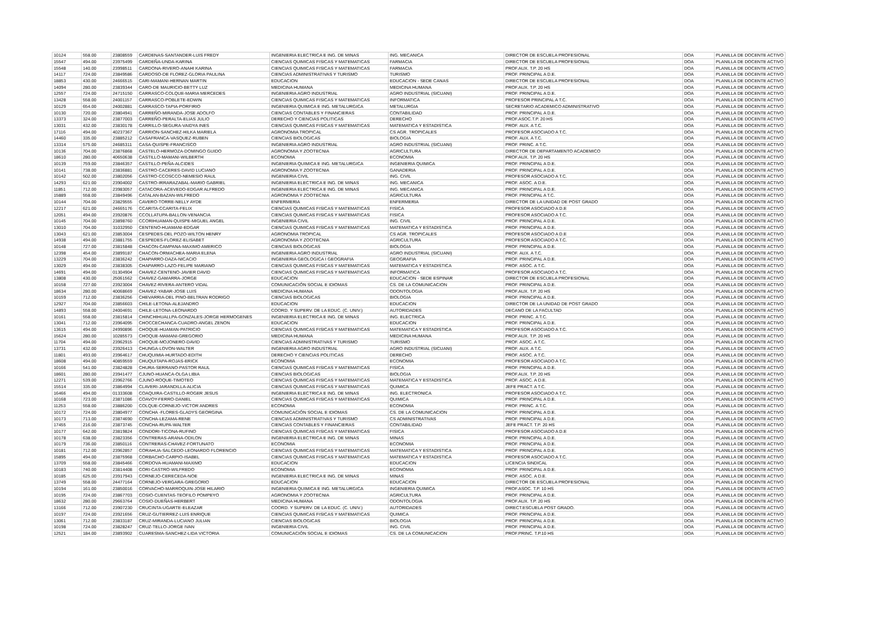| 10124 | 558.00 | 23808559 | CARDENAS-SANTANDER-LUIS FREDY | INGENIERIA ELECTRICA E ING. DE MINAS | ING. MECANICA | DIRECTOR DE ESCUELA PROFESIONAL | DOA | PLANILLA DE DOCENTE ACTIVO |
| 15547 | 494.00 | 23975499 | CARDEÑA-UNDA-KARINA | CIENCIAS QUIMICAS FISICAS Y MATEMATICAS | FARMACIA | DIRECTOR DE ESCUELA PROFESIONAL | DOA | PLANILLA DE DOCENTE ACTIVO |
| 15548 | 140.00 | 23998511 | CARDONA-RIVERO-ANAHI KARINA | CIENCIAS QUIMICAS FISICAS Y MATEMATICAS | FARMACIA | PROF.AUX. T.P. 20 HS | DOA | PLANILLA DE DOCENTE ACTIVO |
| 14117 | 724.00 | 23849586 | CARDOSO-DE FLOREZ-GLORIA PAULINA | CIENCIAS ADMINISTRATIVAS Y TURISMO | TURISMO | PROF. PRINCIPAL A D.E. | DOA | PLANILLA DE DOCENTE ACTIVO |
| 18853 | 430.00 | 24666515 | CARI-MAMANI-HERNAN MARTIN | EDUCACION | EDUCACION - SEDE CANAS | DIRECTOR DE ESCUELA PROFESIONAL | DOA | PLANILLA DE DOCENTE ACTIVO |
| 14094 | 280.00 | 23839344 | CARO-DE MAURICIO-BETTY LUZ | MEDICINA HUMANA | MEDICINA HUMANA | PROF.AUX. T.P. 20 HS | DOA | PLANILLA DE DOCENTE ACTIVO |
| 12557 | 724.00 | 24715150 | CARRASCO-COLQUE-MARIA MERCEDES | INGENIERIA AGRO INDUSTRIAL | AGRO INDUSTRIAL (SICUANI) | PROF. PRINCIPAL A D.E. | DOA | PLANILLA DE DOCENTE ACTIVO |
| 13428 | 558.00 | 24001157 | CARRASCO-POBLETE-EDWIN | CIENCIAS QUIMICAS FISICAS Y MATEMATICAS | INFORMATICA | PROFESOR PRINCIPAL A T.C. | DOA | PLANILLA DE DOCENTE ACTIVO |
| 10129 | 654.00 | 24002881 | CARRASCO-TAPIA-PORFIRIO | INGENIERIA QUIMICA E ING. METALURGICA | METALURGIA | SECRETARIO ACADEMICO ADMINISTRATIVO | DOA | PLANILLA DE DOCENTE ACTIVO |
| 10130 | 720.00 | 23804941 | CARREÑO-MIRANDA-JOSE ADOLFO | CIENCIAS CONTABLES Y FINANCIERAS | CONTABILIDAD | PROF. PRINCIPAL A D.E. | DOA | PLANILLA DE DOCENTE ACTIVO |
| 13373 | 324.00 | 23877003 | CARREÑO-PERALTA-ELIAS JULIO | DERECHO Y CIENCIAS POLITICAS | DERECHO | PROF.ASOC.T.P. 20 HS | DOA | PLANILLA DE DOCENTE ACTIVO |
| 13031 | 432.00 | 23830178 | CARRILLO-SEGURA-VAIDYA INES | CIENCIAS QUIMICAS FISICAS Y MATEMATICAS | MATEMATICA Y ESTADISTICA | PROF. AUX. A T.C. | DOA | PLANILLA DE DOCENTE ACTIVO |
| 17116 | 494.00 | 40237367 | CARRION-SANCHEZ-HILKA MARIELA | AGRONOMIA TROPICAL | CS AGR. TROPICALES | PROFESOR ASOCIADO A T.C. | DOA | PLANILLA DE DOCENTE ACTIVO |
| 14460 | 335.00 | 23885212 | CASAFRANCA-VASQUEZ-RUBEN | CIENCIAS BIOLOGICAS | BIOLOGIA | PROF. AUX. A T.C. | DOA | PLANILLA DE DOCENTE ACTIVO |
| 13314 | 575.00 | 24685311 | CASA-QUISPE-FRANCISCO | INGENIERIA AGRO INDUSTRIAL | AGRO INDUSTRIAL (SICUANI) | PROF. PRINC. A T.C. | DOA | PLANILLA DE DOCENTE ACTIVO |
| 10136 | 704.00 | 23876868 | CASTELO-HERMOZA-DOMINGO GUIDO | AGRONOMIA Y ZOOTECNIA | AGRICULTURA | DIRECTOR DE DEPARTAMENTO ACADEMICO | DOA | PLANILLA DE DOCENTE ACTIVO |
| 18610 | 280.00 | 40650638 | CASTILLO-MAMANI-WILBERTH | ECONOMIA | ECONOMIA | PROF.AUX. T.P. 20 HS | DOA | PLANILLA DE DOCENTE ACTIVO |
| 10139 | 759.00 | 23846357 | CASTILLO-PEÑA-ALCIDES | INGENIERIA QUIMICA E ING. METALURGICA | INGENIERIA QUIMICA | PROF. PRINCIPAL A D.E. | DOA | PLANILLA DE DOCENTE ACTIVO |
| 10141 | 738.00 | 23836881 | CASTRO-CACERES-DAVID LUCIANO | AGRONOMIA Y ZOOTECNIA | GANADERIA | PROF. PRINCIPAL A D.E. | DOA | PLANILLA DE DOCENTE ACTIVO |
| 10142 | 502.00 | 23802056 | CASTRO-CCOSCCO-NEMESIO RAUL | INGENIERIA CIVIL | ING. CIVIL | PROFESOR ASOCIADO A T.C. | DOA | PLANILLA DE DOCENTE ACTIVO |
| 14293 | 621.00 | 23904002 | CASTRO-IRRARAZABAL-MARIO GABRIEL | INGENIERIA ELECTRICA E ING. DE MINAS | ING. MECANICA | PROF. ASOC. A D.E. | DOA | PLANILLA DE DOCENTE ACTIVO |
| 11851 | 712.00 | 23983057 | CATACORA-ACEVEDO-EDGAR ALFREDO | INGENIERIA ELECTRICA E ING. DE MINAS | ING. MECANICA | PROF. PRINCIPAL A D.E. | DOA | PLANILLA DE DOCENTE ACTIVO |
| 15889 | 558.00 | 23849496 | CATALAN-BAZAN-WILFREDO | AGRONOMIA Y ZOOTECNIA | AGRICULTURA | PROF. PRINCIPAL A T.C. | DOA | PLANILLA DE DOCENTE ACTIVO |
| 10144 | 704.00 | 23829555 | CAVERO-TORRE-NELLY AYDE | ENFERMERIA | ENFERMERIA | DIRECTOR DE LA UNIDAD DE POST GRADO | DOA | PLANILLA DE DOCENTE ACTIVO |
| 12217 | 621.00 | 24665176 | CCARITA-CCARITA-FELIX | CIENCIAS QUIMICAS FISICAS Y MATEMATICAS | FISICA | PROFESOR ASOCIADO A D.E | DOA | PLANILLA DE DOCENTE ACTIVO |
| 12051 | 494.00 | 23920876 | CCOLLATUPA-BALLON-VENANCIA | CIENCIAS QUIMICAS FISICAS Y MATEMATICAS | FISICA | PROFESOR ASOCIADO A T.C. | DOA | PLANILLA DE DOCENTE ACTIVO |
| 10145 | 704.00 | 23898760 | CCORIHUAMAN-QUISPE-MIGUEL ANGEL | INGENIERIA CIVIL | ING. CIVIL | PROF. PRINCIPAL A D.E. | DOA | PLANILLA DE DOCENTE ACTIVO |
| 13010 | 704.00 | 31032950 | CENTENO-HUAMANI-EDGAR | CIENCIAS QUIMICAS FISICAS Y MATEMATICAS | MATEMATICA Y ESTADISTICA | PROF. PRINCIPAL A D.E. | DOA | PLANILLA DE DOCENTE ACTIVO |
| 13043 | 621.00 | 23853004 | CESPEDES-DEL POZO-WILTON HENRY | AGRONOMIA TROPICAL | CS AGR. TROPICALES | PROFESOR ASOCIADO A D.E | DOA | PLANILLA DE DOCENTE ACTIVO |
| 14938 | 494.00 | 23881755 | CESPEDES-FLOREZ-ELISABET | AGRONOMIA Y ZOOTECNIA | AGRICULTURA | PROFESOR ASOCIADO A T.C. | DOA | PLANILLA DE DOCENTE ACTIVO |
| 10148 | 727.00 | 23815848 | CHACON-CAMPANA-MAXIMO AMERICO | CIENCIAS BIOLOGICAS | BIOLOGIA | PROF. PRINCIPAL A D.E. | DOA | PLANILLA DE DOCENTE ACTIVO |
| 12398 | 454.00 | 23899187 | CHACON-ORMACHEA-MARIA ELENA | INGENIERIA AGRO INDUSTRIAL | AGRO INDUSTRIAL (SICUANI) | PROF. AUX. A T.C. | DOA | PLANILLA DE DOCENTE ACTIVO |
| 13229 | 704.00 | 23836242 | CHAPARRO-DAZA-NICACIO | INGENIERIA GEOLOGICA I GEOGRAFIA | GEOGRAFIA | PROF. PRINCIPAL A D.E. | DOA | PLANILLA DE DOCENTE ACTIVO |
| 13029 | 494.00 | 23838305 | CHAPARRO-LAZO-FELIPE MARIANO | CIENCIAS QUIMICAS FISICAS Y MATEMATICAS | MATEMATICA Y ESTADISTICA | PROF. ASOC. A T.C. | DOA | PLANILLA DE DOCENTE ACTIVO |
| 14691 | 494.00 | 01304904 | CHAVEZ-CENTENO-JAVIER DAVID | CIENCIAS QUIMICAS FISICAS Y MATEMATICAS | INFORMATICA | PROFESOR ASOCIADO A T.C. | DOA | PLANILLA DE DOCENTE ACTIVO |
| 13808 | 430.00 | 25061562 | CHAVEZ-GAMARRA-JORGE | EDUCACION | EDUCACION - SEDE ESPINAR | DIRECTOR DE ESCUELA PROFESIONAL | DOA | PLANILLA DE DOCENTE ACTIVO |
| 10158 | 727.00 | 23923004 | CHAVEZ-RIVERA-ANTERO VIDAL | COMUNICACIÓN SOCIAL E IDIOMAS | CS. DE LA COMUNICACION | PROF. PRINCIPAL A D.E. | DOA | PLANILLA DE DOCENTE ACTIVO |
| 18634 | 280.00 | 40068669 | CHAVEZ-YABAR-JOSE LUIS | MEDICINA HUMANA | ODONTOLOGIA | PROF.AUX. T.P. 20 HS | DOA | PLANILLA DE DOCENTE ACTIVO |
| 10159 | 712.00 | 23836256 | CHEVARRIA-DEL PINO-BELTRAN RODRIGO | CIENCIAS BIOLOGICAS | BIOLOGIA | PROF. PRINCIPAL A D.E. | DOA | PLANILLA DE DOCENTE ACTIVO |
| 12927 | 704.00 | 23856603 | CHILE-LETONA-ALEJANDRO | EDUCACION | EDUCACION | DIRECTOR DE LA UNIDAD DE POST GRADO | DOA | PLANILLA DE DOCENTE ACTIVO |
| 14893 | 558.00 | 24004691 | CHILE-LETONA-LEONARDO | COORD. Y SUPERV. DE LA EDUC. (C. UNIV.) | AUTORIDADES | DECANO DE LA FACULTAD | DOA | PLANILLA DE DOCENTE ACTIVO |
| 10161 | 558.00 | 23815814 | CHINCHIHUALLPA-GONZALES-JORGE HERMOGENES | INGENIERIA ELECTRICA E ING. DE MINAS | ING. ELECTRICA | PROF. PRINC. A T.C. | DOA | PLANILLA DE DOCENTE ACTIVO |
| 13041 | 712.00 | 23964095 | CHOCCECHANCA-CUADRO-ANGEL ZENON | EDUCACION | EDUCACION | PROF. PRINCIPAL A D.E. | DOA | PLANILLA DE DOCENTE ACTIVO |
| 13615 | 494.00 | 24990896 | CHOQUE-HUAMAN-PATRICIO | CIENCIAS QUIMICAS FISICAS Y MATEMATICAS | MATEMATICA Y ESTADISTICA | PROFESOR ASOCIADO A T.C. | DOA | PLANILLA DE DOCENTE ACTIVO |
| 15624 | 280.00 | 10285573 | CHOQUE-MAMANI-GREGORIO | MEDICINA HUMANA | MEDICINA HUMANA | PROF.AUX. T.P. 20 HS | DOA | PLANILLA DE DOCENTE ACTIVO |
| 11704 | 494.00 | 23962915 | CHOQUE-MOJONERO-DAVID | CIENCIAS ADMINISTRATIVAS Y TURISMO | TURISMO | PROF. ASOC. A T.C. | DOA | PLANILLA DE DOCENTE ACTIVO |
| 13731 | 432.00 | 23926413 | CHUNGA-LOVON-WALTER | INGENIERIA AGRO INDUSTRIAL | AGRO INDUSTRIAL (SICUANI) | PROF. AUX. A T.C. | DOA | PLANILLA DE DOCENTE ACTIVO |
| 11801 | 493.00 | 23964617 | CHUQUIMIA-HURTADO-EDITH | DERECHO Y CIENCIAS POLITICAS | DERECHO | PROF. ASOC. A T.C. | DOA | PLANILLA DE DOCENTE ACTIVO |
| 18608 | 494.00 | 40859559 | CHUQUITAPA-ROJAS-ERICK | ECONOMIA | ECONOMIA | PROFESOR ASOCIADO A T.C. | DOA | PLANILLA DE DOCENTE ACTIVO |
| 10166 | 541.00 | 23824828 | CHURA-SERRANO-PASTOR RAUL | CIENCIAS QUIMICAS FISICAS Y MATEMATICAS | FISICA | PROF. PRINCIPAL A D.E. | DOA | PLANILLA DE DOCENTE ACTIVO |
| 18601 | 280.00 | 23941477 | CJUNO-HUANCA-OLGA LIBIA | CIENCIAS BIOLOGICAS | BIOLOGIA | PROF.AUX. T.P. 20 HS | DOA | PLANILLA DE DOCENTE ACTIVO |
| 12271 | 539.00 | 23962766 | CJUNO-ROQUE-TIMOTEO | CIENCIAS QUIMICAS FISICAS Y MATEMATICAS | MATEMATICA Y ESTADISTICA | PROF. ASOC. A D.E. | DOA | PLANILLA DE DOCENTE ACTIVO |
| 15514 | 335.00 | 23864994 | CLAVERI-JARANDILLA-ALICIA | CIENCIAS QUIMICAS FISICAS Y MATEMATICAS | QUIMICA | JEFE PRACT. A T.C. | DOA | PLANILLA DE DOCENTE ACTIVO |
| 16466 | 494.00 | 01333608 | COAQUIRA-CASTILLO-ROGER JESUS | INGENIERIA ELECTRICA E ING. DE MINAS | ING. ELECTRONICA | PROFESOR ASOCIADO A T.C. | DOA | PLANILLA DE DOCENTE ACTIVO |
| 10168 | 723.00 | 23871086 | COAVOY-FERRO-DANIEL | CIENCIAS QUIMICAS FISICAS Y MATEMATICAS | QUIMICA | PROF. PRINCIPAL A D.E. | DOA | PLANILLA DE DOCENTE ACTIVO |
| 11253 | 558.00 | 23886200 | COLQUE-CORNEJO-VICTOR ANDRES | ECONOMIA | ECONOMIA | PROF. PRINC. A T.C. | DOA | PLANILLA DE DOCENTE ACTIVO |
| 10172 | 724.00 | 23804977 | CONCHA -FLORES-GLADYS GEORGINA | COMUNICACIÓN SOCIAL E IDIOMAS | CS. DE LA COMUNICACION | PROF. PRINCIPAL A D.E. | DOA | PLANILLA DE DOCENTE ACTIVO |
| 10173 | 713.00 | 23874690 | CONCHA-LEZAMA-RENE | CIENCIAS ADMINISTRATIVAS Y TURISMO | CS ADMINISTRATIVAS | PROF. PRINCIPAL A D.E. | DOA | PLANILLA DE DOCENTE ACTIVO |
| 17455 | 216.00 | 23873745 | CONCHA-RUPA-WALTER | CIENCIAS CONTABLES Y FINANCIERAS | CONTABILIDAD | JEFE PRACT. T.P. 20 HS | DOA | PLANILLA DE DOCENTE ACTIVO |
| 10177 | 642.00 | 23819824 | CONDORI-TICONA-RUFINO | CIENCIAS QUIMICAS FISICAS Y MATEMATICAS | FISICA | PROFESOR ASOCIADO A D.E | DOA | PLANILLA DE DOCENTE ACTIVO |
| 10178 | 638.00 | 23823356 | CONTRERAS-ARANA-ODILON | INGENIERIA ELECTRICA E ING. DE MINAS | MINAS | PROF. PRINCIPAL A D.E. | DOA | PLANILLA DE DOCENTE ACTIVO |
| 10179 | 736.00 | 23850116 | CONTRERAS-CHAVEZ-FORTUNATO | ECONOMIA | ECONOMIA | PROF. PRINCIPAL A D.E. | DOA | PLANILLA DE DOCENTE ACTIVO |
| 10181 | 712.00 | 23962857 | CORAHUA-SALCEDO-LEONARDO FLORENCIO | CIENCIAS QUIMICAS FISICAS Y MATEMATICAS | MATEMATICA Y ESTADISTICA | PROF. PRINCIPAL A D.E. | DOA | PLANILLA DE DOCENTE ACTIVO |
| 15895 | 494.00 | 23875968 | CORBACHO-CARPIO-ISABEL | CIENCIAS QUIMICAS FISICAS Y MATEMATICAS | MATEMATICA Y ESTADISTICA | PROFESOR ASOCIADO A T.C. | DOA | PLANILLA DE DOCENTE ACTIVO |
| 13709 | 558.00 | 23845466 | CORDOVA-HUAMANI-MAXIMO | EDUCACION | EDUCACION | LICENCIA SINDICAL | DOA | PLANILLA DE DOCENTE ACTIVO |
| 10183 | 740.00 | 23814408 | CORI-CASTRO-WILFREDO | ECONOMIA | ECONOMIA | PROF. PRINCIPAL A D.E. | DOA | PLANILLA DE DOCENTE ACTIVO |
| 10185 | 625.00 | 23917943 | CORNEJO-CERECEDA-NOE | INGENIERIA ELECTRICA E ING. DE MINAS | MINAS | PROF. ASOC. A D.E. | DOA | PLANILLA DE DOCENTE ACTIVO |
| 13749 | 558.00 | 24477164 | CORNEJO-VERGARA-GREGORIO | EDUCACION | EDUCACION | DIRECTOR DE ESCUELA PROFESIONAL | DOA | PLANILLA DE DOCENTE ACTIVO |
| 10194 | 161.00 | 23850016 | CORVACHO-MARROQUIN-JOSE HILARIO | INGENIERIA QUIMICA E ING. METALURGICA | INGENIERIA QUIMICA | PROF.ASOC. T.P. 10 HS | DOA | PLANILLA DE DOCENTE ACTIVO |
| 10195 | 724.00 | 23867703 | COSIO-CUENTAS-TEOFILO POMPEYO | AGRONOMIA Y ZOOTECNIA | AGRICULTURA | PROF. PRINCIPAL A D.E. | DOA | PLANILLA DE DOCENTE ACTIVO |
| 18632 | 280.00 | 29663764 | COSIO-DUEÑAS-HERBERT | MEDICINA HUMANA | ODONTOLOGIA | PROF.AUX. T.P. 20 HS | DOA | PLANILLA DE DOCENTE ACTIVO |
| 13166 | 712.00 | 23907230 | CRUCINTA-UGARTE-ELEAZAR | COORD. Y SUPERV. DE LA EDUC. (C. UNIV.) | AUTORIDADES | DIRECT.ESCUELA POST GRADO. | DOA | PLANILLA DE DOCENTE ACTIVO |
| 10197 | 724.00 | 23921656 | CRUZ-GUTIERREZ-LUIS ENRIQUE | CIENCIAS QUIMICAS FISICAS Y MATEMATICAS | QUIMICA | PROF. PRINCIPAL A D.E. | DOA | PLANILLA DE DOCENTE ACTIVO |
| 13061 | 712.00 | 23833187 | CRUZ-MIRANDA-LUCIANO JULIAN | CIENCIAS BIOLOGICAS | BIOLOGIA | PROF. PRINCIPAL A D.E. | DOA | PLANILLA DE DOCENTE ACTIVO |
| 10198 | 724.00 | 23828247 | CRUZ-TELLO-JORGE IVAN | INGENIERIA CIVIL | ING. CIVIL | PROF. PRINCIPAL A D.E. | DOA | PLANILLA DE DOCENTE ACTIVO |
| 12521 | 184.00 | 23893902 | CUARESMA-SANCHEZ-LIDA VICTORIA | COMUNICACIÓN SOCIAL E IDIOMAS | CS. DE LA COMUNICACION | PROF.PRINC. T.P.10 HS | DOA | PLANILLA DE DOCENTE ACTIVO |